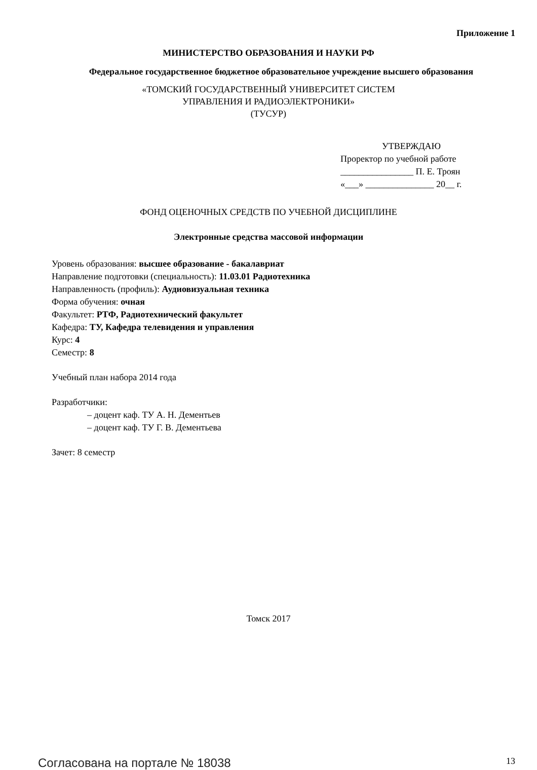Приложение 1
МИНИСТЕРСТВО ОБРАЗОВАНИЯ И НАУКИ РФ
Федеральное государственное бюджетное образовательное учреждение высшего образования
«ТОМСКИЙ ГОСУДАРСТВЕННЫЙ УНИВЕРСИТЕТ СИСТЕМ
УПРАВЛЕНИЯ И РАДИОЭЛЕКТРОНИКИ»
(ТУСУР)
УТВЕРЖДАЮ
Проректор по учебной работе
________________ П. Е. Троян
«___» _______________ 20__ г.
ФОНД ОЦЕНОЧНЫХ СРЕДСТВ ПО УЧЕБНОЙ ДИСЦИПЛИНЕ
Электронные средства массовой информации
Уровень образования: высшее образование - бакалавриат
Направление подготовки (специальность): 11.03.01 Радиотехника
Направленность (профиль): Аудиовизуальная техника
Форма обучения: очная
Факультет: РТФ, Радиотехнический факультет
Кафедра: ТУ, Кафедра телевидения и управления
Курс: 4
Семестр: 8
Учебный план набора 2014 года
Разработчики:
– доцент каф. ТУ А. Н. Дементьев
– доцент каф. ТУ Г. В. Дементьева
Зачет: 8 семестр
Томск 2017
Согласована на портале № 18038 13